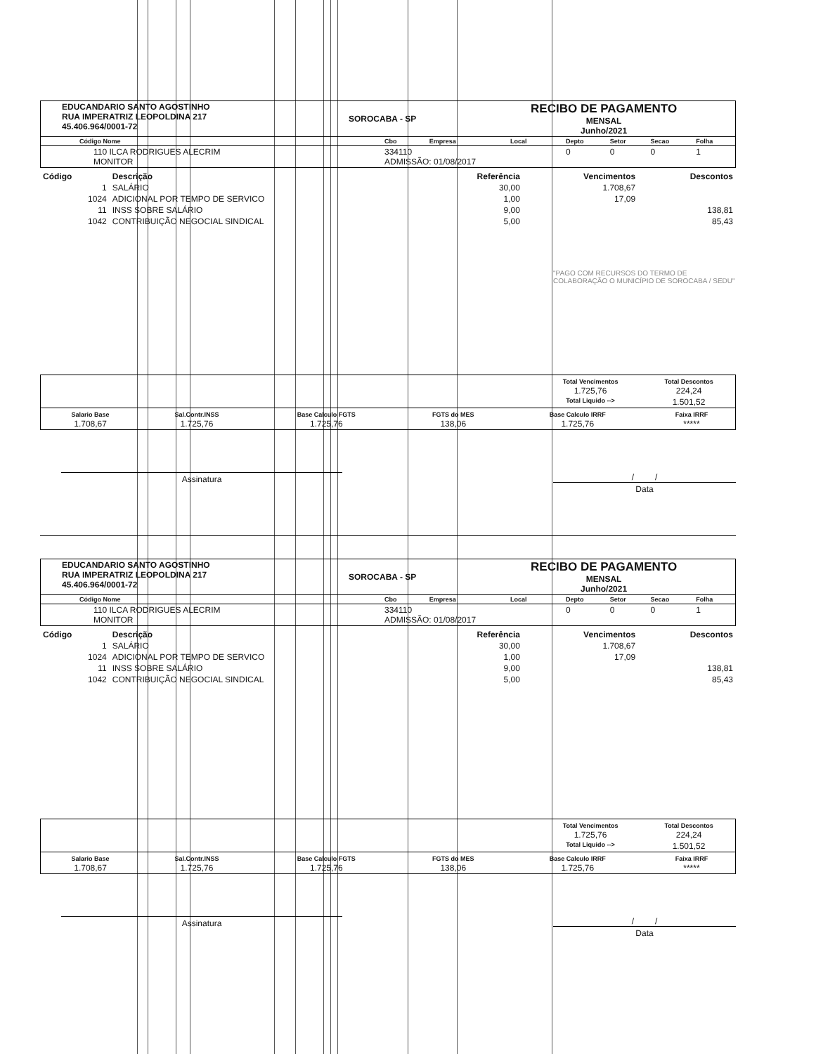| EDUCANDARIO SANTO AGOSTINHO RUA IMPERATRIZ LEOPOLDINA 217 45.406.964/0001-72 | SOROCABA - SP | RECIBO DE PAGAMENTO MENSAL Junho/2021 |
| Código Nome | Cbo | Empresa | Local | Depto | Setor | Secao | Folha |
| 110 ILCA RODRIGUES ALECRIM MONITOR | 334110 ADMISSÃO: 01/08/2017 | | | 0 | 0 | 0 | 1 |
| Código | Descrição | Referência | Vencimentos | Descontos |
| --- | --- | --- | --- | --- |
| 1 | SALÁRIO | 30,00 | 1.708,67 | |
| 1024 | ADICIONAL POR TEMPO DE SERVICO | 1,00 | 17,09 | |
| 11 | INSS SOBRE SALÁRIO | 9,00 | | 138,81 |
| 1042 | CONTRIBUIÇÃO NEGOCIAL SINDICAL | 5,00 | | 85,43 |
"PAGO COM RECURSOS DO TERMO DE COLABORAÇÃO O MUNICÍPIO DE SOROCABA / SEDU"
| | Total Vencimentos 1.725,76 | Total Descontos 224,24 |
| | Total Liquido --> | 1.501,52 |
| Salario Base 1.708,67 | Sal.Contr.INSS 1.725,76 | Base Calculo FGTS 1.725,76 | FGTS do MES 138,06 | Base Calculo IRRF 1.725,76 | Faixa IRRF ***** |
Assinatura / /
Data
| EDUCANDARIO SANTO AGOSTINHO RUA IMPERATRIZ LEOPOLDINA 217 45.406.964/0001-72 | SOROCABA - SP | RECIBO DE PAGAMENTO MENSAL Junho/2021 |
| Código Nome | Cbo | Empresa | Local | Depto | Setor | Secao | Folha |
| 110 ILCA RODRIGUES ALECRIM MONITOR | 334110 ADMISSÃO: 01/08/2017 | | | 0 | 0 | 0 | 1 |
| Código | Descrição | Referência | Vencimentos | Descontos |
| --- | --- | --- | --- | --- |
| 1 | SALÁRIO | 30,00 | 1.708,67 | |
| 1024 | ADICIONAL POR TEMPO DE SERVICO | 1,00 | 17,09 | |
| 11 | INSS SOBRE SALÁRIO | 9,00 | | 138,81 |
| 1042 | CONTRIBUIÇÃO NEGOCIAL SINDICAL | 5,00 | | 85,43 |
| | Total Vencimentos 1.725,76 | Total Descontos 224,24 |
| | Total Liquido --> | 1.501,52 |
| Salario Base 1.708,67 | Sal.Contr.INSS 1.725,76 | Base Calculo FGTS 1.725,76 | FGTS do MES 138,06 | Base Calculo IRRF 1.725,76 | Faixa IRRF ***** |
Assinatura / /
Data